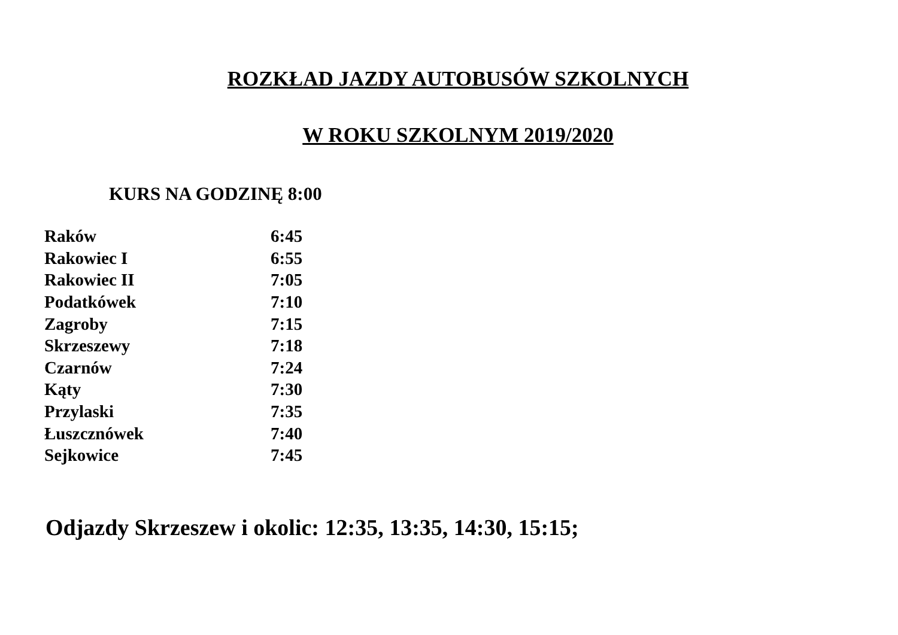ROZKŁAD JAZDY AUTOBUSÓW SZKOLNYCH
W ROKU SZKOLNYM 2019/2020
KURS NA GODZINĘ 8:00
| Raków | 6:45 |
| Rakowiec I | 6:55 |
| Rakowiec II | 7:05 |
| Podatkówek | 7:10 |
| Zagroby | 7:15 |
| Skrzeszewy | 7:18 |
| Czarnów | 7:24 |
| Kąty | 7:30 |
| Przylaski | 7:35 |
| Łuszcznówek | 7:40 |
| Sejkowice | 7:45 |
Odjazdy Skrzeszew i okolic: 12:35, 13:35, 14:30, 15:15;